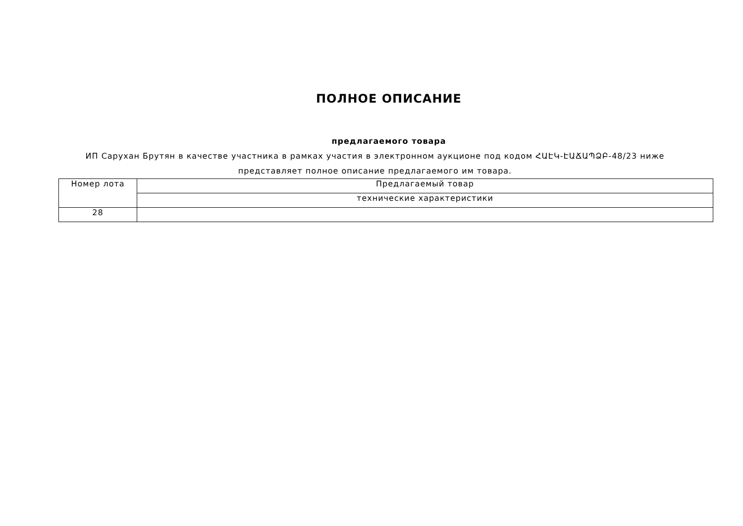ПОЛНОЕ ОПИСАНИЕ
предлагаемого товара
ИП Саруxан Брутян в качестве участника в рамках участия в электронном аукционе под кодом ՀԱԷԿ-ԷԱՃԱՊՁԲ-48/23 ниже представляет полное описание предлагаемого им товара.
| Номер лота | Предлагаемый товар |
| | технические характеристики |
| 28 | |